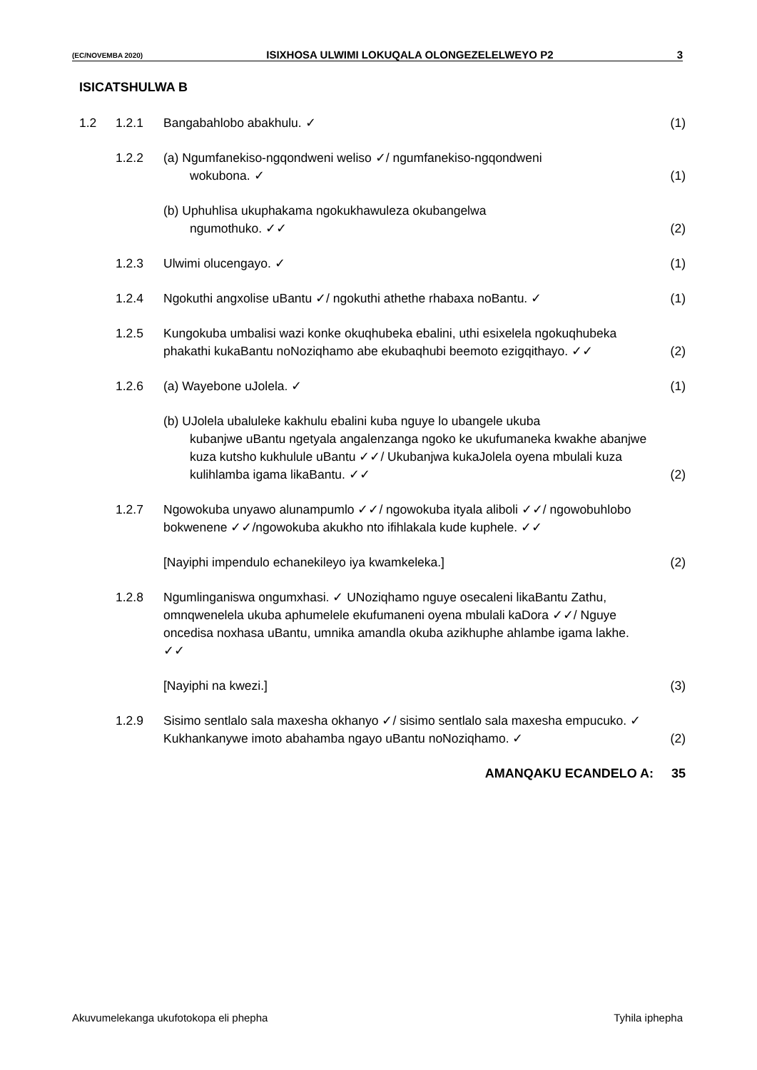(EC/NOVEMBA 2020) ISIXHOSA ULWIMI LOKUQALA OLONGEZELELWEYO P2 3
ISICATSHULWA B
1.2 1.2.1 Bangabahlobo abakhulu. ✓ (1)
1.2.2 (a) Ngumfanekiso-ngqondweni weliso ✓/ ngumfanekiso-ngqondweni
wokubona. ✓
(1)
(b) Uphuhlisa ukuphakama ngokukhawuleza okubangelwa
ngumothuko. ✓✓
(2)
1.2.3 Ulwimi olucengayo. ✓ (1)
1.2.4 Ngokuthi angxolise uBantu ✓/ ngokuthi athethe rhabaxa noBantu. ✓
(1)
1.2.5 Kungokuba umbalisi wazi konke okuqhubeka ebalini, uthi esixelela ngokuqhubeka phakathi kukaBantu noNoziqhamo abe ekubaqhubi beemoto ezigqithayo. ✓✓
(2)
1.2.6 (a) Wayebone uJolela. ✓ (1)
(b) UJolela ubaluleke kakhulu ebalini kuba nguye lo ubangele ukuba
kubanjwe uBantu ngetyala angalenzanga ngoko ke ukufumaneka kwakhe abanjwe kuza kutsho kukhulule uBantu ✓✓/ Ukubanjwa kukaJolela oyena mbulali kuza kulihlamba igama likaBantu. ✓✓
(2)
1.2.7 Ngowokuba unyawo alunampumlo ✓✓/ ngowokuba ityala aliboli ✓✓/ ngowobuhlobo bokwenene ✓✓/ngowokuba akukho nto ifihlakala kude kuphele. ✓✓
[Nayiphi impendulo echanekileyo iya kwamkeleka.]
(2)
1.2.8 Ngumlinganiswa ongumxhasi. ✓ UNoziqhamo nguye osecaleni likaBantu Zathu, omnqwenelela ukuba aphumelele ekufumaneni oyena mbulali kaDora ✓✓/ Nguye oncedisa noxhasa uBantu, umnika amandla okuba azikhuphe ahlambe igama lakhe. ✓✓
[Nayiphi na kwezi.] (3)
1.2.9 Sisimo sentlalo sala maxesha okhanyo ✓/ sisimo sentlalo sala maxesha empucuko. ✓
Kukhankanywe imoto abahamba ngayo uBantu noNoziqhamo. ✓
(2)
AMANQAKU ECANDELO A: 35
Akuvumelekanga ukufotokopa eli phepha Tyhila iphepha